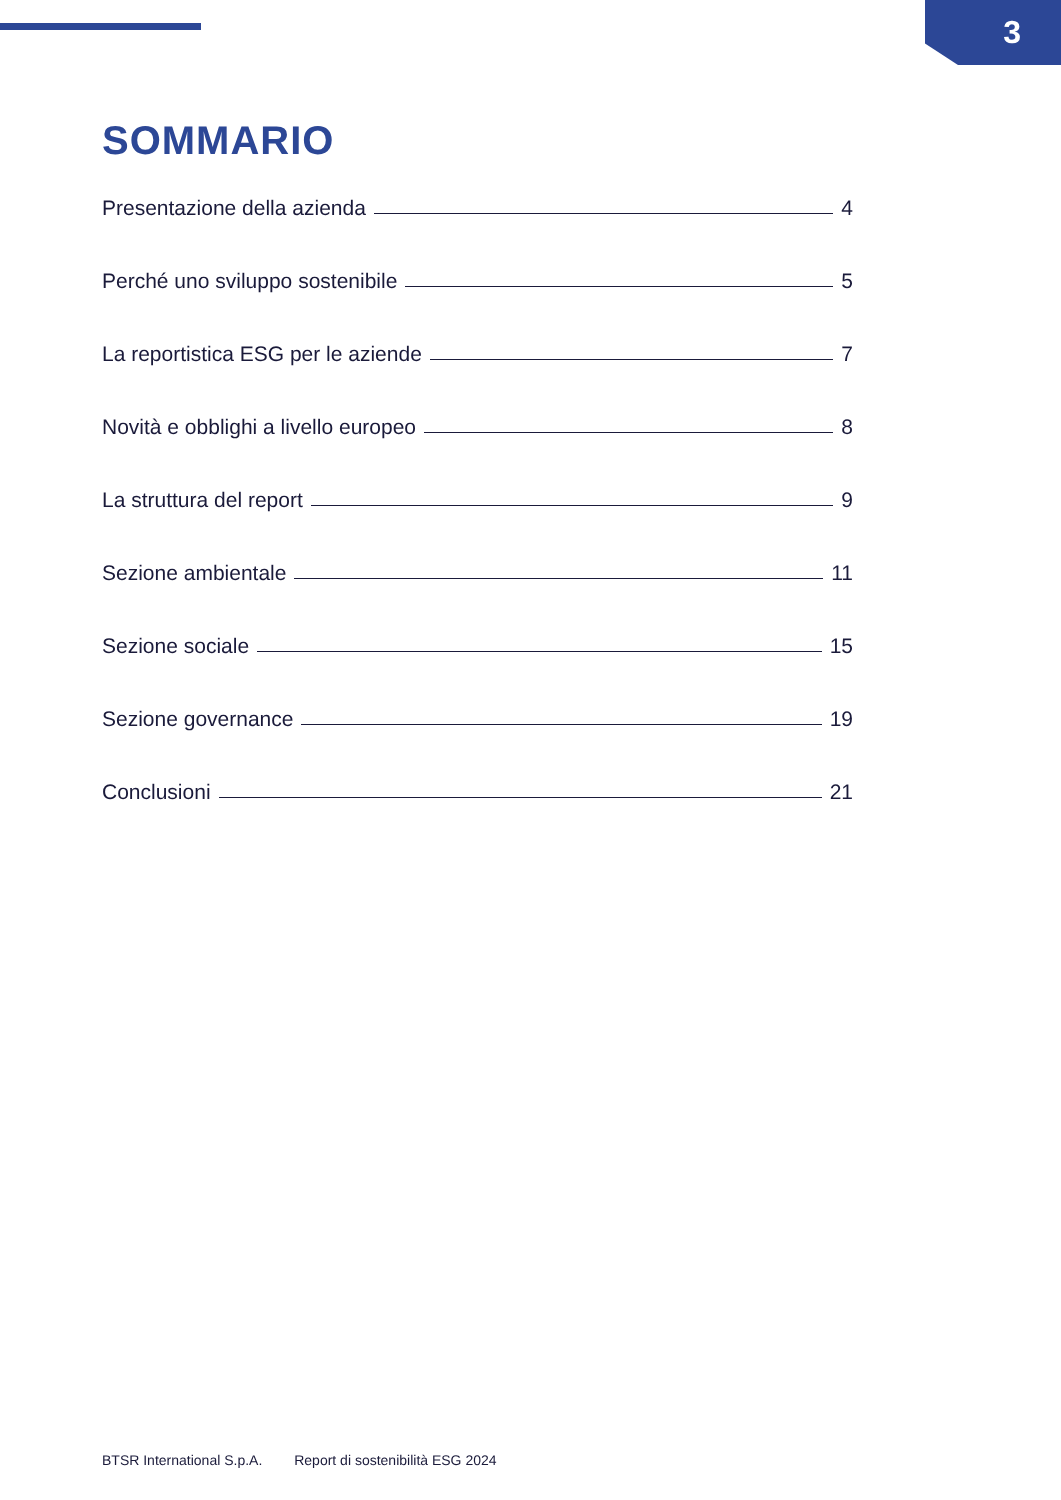3
SOMMARIO
Presentazione della azienda 4
Perché uno sviluppo sostenibile 5
La reportistica ESG per le aziende 7
Novità e obblighi a livello europeo 8
La struttura del report 9
Sezione ambientale 11
Sezione sociale 15
Sezione governance 19
Conclusioni 21
BTSR International S.p.A. Report di sostenibilità ESG 2024